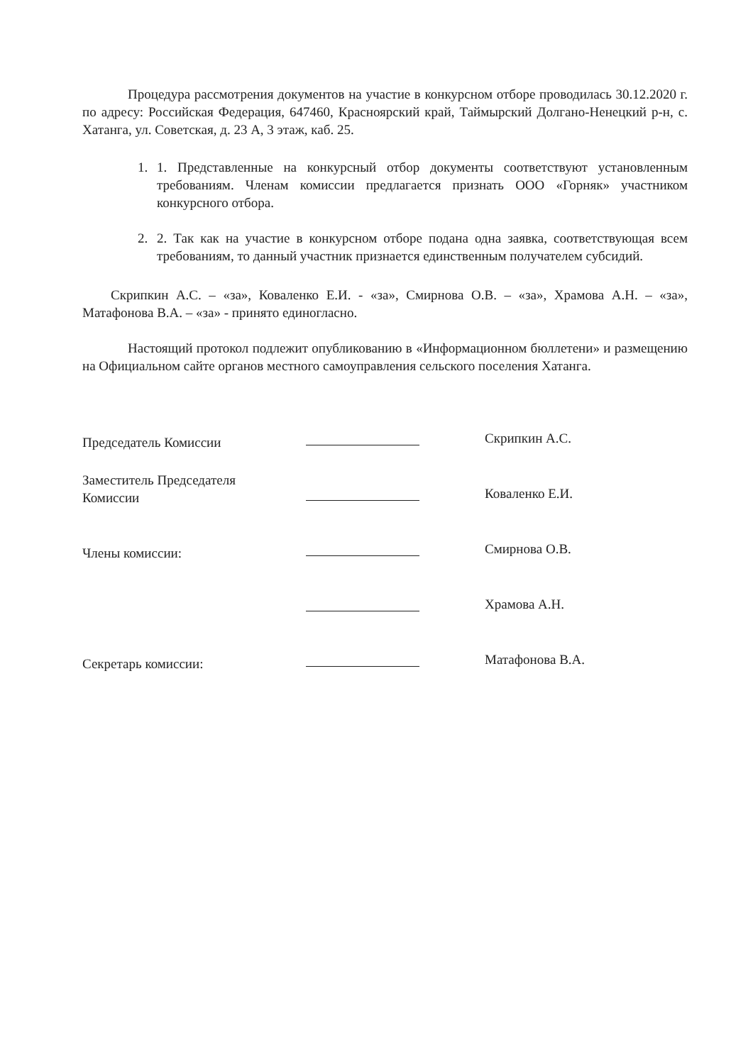Процедура рассмотрения документов на участие в конкурсном отборе проводилась 30.12.2020 г. по адресу: Российская Федерация, 647460, Красноярский край, Таймырский Долгано-Ненецкий р-н, с. Хатанга, ул. Советская, д. 23 А, 3 этаж, каб. 25.
1. 1. Представленные на конкурсный отбор документы соответствуют установленным требованиям. Членам комиссии предлагается признать ООО «Горняк» участником конкурсного отбора.
2. 2. Так как на участие в конкурсном отборе подана одна заявка, соответствующая всем требованиям, то данный участник признается единственным получателем субсидий.
Скрипкин А.С. – «за», Коваленко Е.И. - «за», Смирнова О.В. – «за», Храмова А.Н. – «за», Матафонова В.А. – «за» - принято единогласно.
Настоящий протокол подлежит опубликованию в «Информационном бюллетени» и размещению на Официальном сайте органов местного самоуправления сельского поселения Хатанга.
| Председатель Комиссии | | Скрипкин А.С. |
| Заместитель Председателя Комиссии | | Коваленко Е.И. |
| Члены комиссии: | | Смирнова О.В. |
| | | Храмова А.Н. |
| Секретарь комиссии: | | Матафонова В.А. |